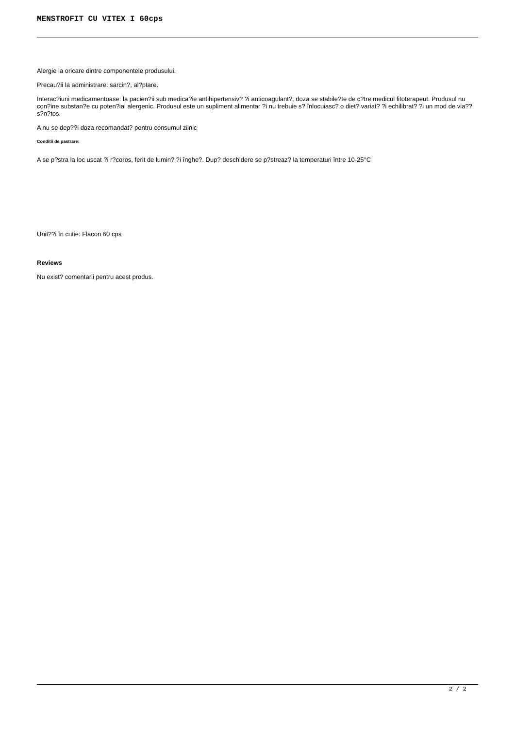MENSTROFIT CU VITEX I 60cps
Alergie la oricare dintre componentele produsului.
Precau?ii la administrare: sarcin?, al?ptare.
Interac?iuni medicamentoase: la pacien?ii sub medica?ie antihipertensiv? ?i anticoagulant?, doza se stabile?te de c?tre medicul fitoterapeut. Produsul nu con?ine substan?e cu poten?ial alergenic. Produsul este un supliment alimentar ?i nu trebuie s? înlocuiasc? o diet? variat? ?i echilibrat? ?i un mod de via?? s?n?tos.
A nu se dep??i doza recomandat? pentru consumul zilnic
Conditii de pastrare:
A se p?stra la loc uscat ?i r?coros, ferit de lumin? ?i înghe?. Dup? deschidere se p?streaz? la temperaturi între 10-25°C
Unit??i în cutie: Flacon 60 cps
Reviews
Nu exist? comentarii pentru acest produs.
2 / 2